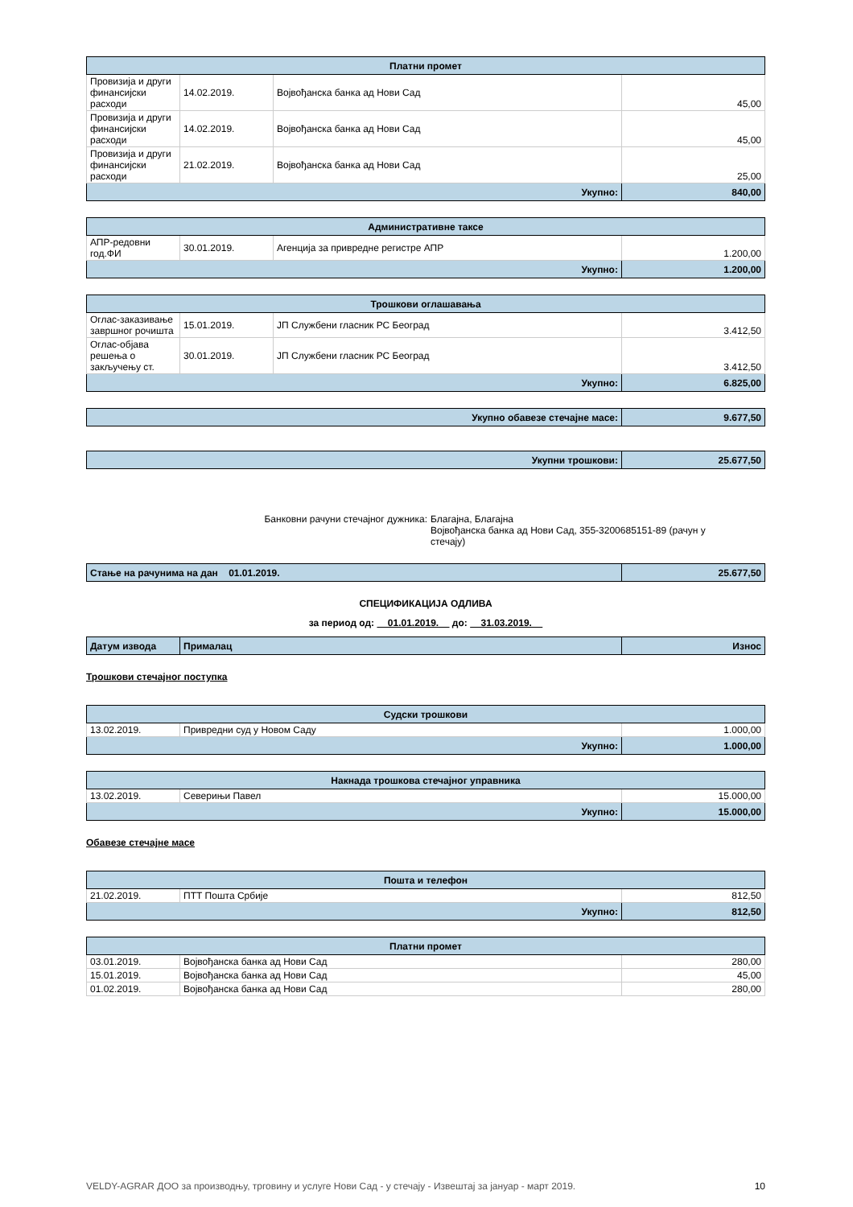| Платни промет | | | |
| --- | --- | --- | --- |
| Провизија и други финансијски расходи | 14.02.2019. | Војвођанска банка ад Нови Сад | 45,00 |
| Провизија и други финансијски расходи | 14.02.2019. | Војвођанска банка ад Нови Сад | 45,00 |
| Провизија и други финансијски расходи | 21.02.2019. | Војвођанска банка ад Нови Сад | 25,00 |
| Укупно: | | | 840,00 |
| Административне таксе | | | |
| --- | --- | --- | --- |
| АПР-редовни год.ФИ | 30.01.2019. | Агенција за привредне регистре АПР | 1.200,00 |
| Укупно: | | | 1.200,00 |
| Трошкови оглашавања | | | |
| --- | --- | --- | --- |
| Оглас-заказивање завршног рочишта | 15.01.2019. | ЈП Службени гласник РС Београд | 3.412,50 |
| Оглас-објава решења о закључењу ст. | 30.01.2019. | ЈП Службени гласник РС Београд | 3.412,50 |
| Укупно: | | | 6.825,00 |
| Укупно обавезе стечајне масе: | 9.677,50 |
| Укупни трошкови: | 25.677,50 |
Банковни рачуни стечајног дужника: Благајна, Благајна
Војвођанска банка ад Нови Сад, 355-3200685151-89 (рачун у стечају)
| Стање на рачунима на дан 01.01.2019. | 25.677,50 |
СПЕЦИФИКАЦИЈА ОДЛИВА
за период од: 01.01.2019. до: 31.03.2019.
| Датум извода | Прималац | Износ |
Трошкови стечајног поступка
| Судски трошкови | | |
| --- | --- | --- |
| 13.02.2019. | Привредни суд у Новом Саду | 1.000,00 |
| Укупно: | | 1.000,00 |
| Накнада трошкова стечајног управника | | |
| --- | --- | --- |
| 13.02.2019. | Северињи Павел | 15.000,00 |
| Укупно: | | 15.000,00 |
Обавезе стечајне масе
| Пошта и телефон | | |
| --- | --- | --- |
| 21.02.2019. | ПТТ Пошта Србије | 812,50 |
| Укупно: | | 812,50 |
| Платни промет | | |
| --- | --- | --- |
| 03.01.2019. | Војвођанска банка ад Нови Сад | 280,00 |
| 15.01.2019. | Војвођанска банка ад Нови Сад | 45,00 |
| 01.02.2019. | Војвођанска банка ад Нови Сад | 280,00 |
VELDY-AGRAR ДОО за производњу, трговину и услуге Нови Сад - у стечају - Извештај за јануар - март 2019. 10